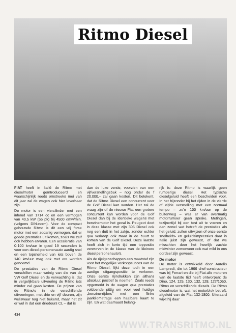Ritmo Diesel
FIAT heeft in Italië de Ritmo met dieselmotor geïntroduceerd en waarschijnlijk reeds omstreeks mei van dit jaar zal de wagen ook hier leverbaar zijn.
De motor is een viercilinder met een inhoud van 1714 cc en een vermogen van 40,5 kW (55 pk) bij 4500 omw/min. (volgens DIN-norm). Voor de compact gebouwde Ritmo is dit een vrij forse motor met een zodanig vermogen, dat er goede prestaties uit komen, zoals we zelf ook hebben ervaren. Een acceleratie van 0-100 km/uur in goed 19 seconden is voor een diesel-personenauto aardig snel en een topsnelheid van iets boven de 140 km/uur mag ook met ere worden genoemd.
De prestaties van de Ritmo Diesel verschillen maar weinig van die van de VW Golf Diesel en de verwachting is, dat in vergelijkbare uitvoering de Ritmo iets minder zal gaan kosten. De prijzen van de Ritmo's in de verschillende uitvoeringen, met drie en vijf deuren, zijn weliswaar nog niet bekend, maar het zit er wel in dat een driedeurs CL – dat is
dan de luxe versie, voorzien van een vijfversnellingsbak – nog onder de f 20.000,– zal gaan kosten. Dit betekent, dat de Ritmo Diesel een concurrent voor de Golf Diesel kan worden. Het zal de vraag zijn of de nieuwe Fiat een grotere concurrent kan worden voor de Golf Diesel dan bij de identieke wagens met benzinemotor het geval is. Peugeot doet in deze klasse met zijn 305 Diesel ook nog een duit in het zakje, zonder echter qua verkoop ook maar in de buurt te komen van de Golf Diesel. Deze laatste heeft zich in korte tijd een toppositie verworven in de klasse van de kleinere dieselpersonenauto's.
Als de rijeigenschappen een maatstaf zijn voor het mogelijke verkoopsucces van de Ritmo Diesel, lijkt deze toch in een aardige uitgangspositie te verkeren. Onze eerste rijindrukken zijn althans absoluut positief te noemen. Zoals reeds opgemerkt is de wagen qua prestaties voldoende pittig om voor veel huidige „benzine-rijders" met een flinke jaarkilometrage een haalbare kaart te zijn. En wat daarnaast belang-
rijk is: deze Ritmo is waarlijk geen rumoerige diesel. Het typische dieselgeluid heeft een bescheiden voor. In het bijzonder bij het rijden in de vierde of vijfde versnelling met een normaal tempo – zo'n 100 km/uur op de buitenweg – was er van overmatig motorrumoer geen sprake. Metingen, tezijnertijd bij een test uit te voeren en dan zowel wat betreft de prestaties als het geluid, zullen uitwijzen of onze eerste snelheids- en geluidsimpressies daar in Italië juist zijn geweest, of dat we misschien door het heerlijk zachte midwinter zomerweer ook wat mild in ons oordeel zijn geweest.
De motor
De motor is ontwikkeld door Aurelio Lampredi, die tot 1966 chef-constructeur was bij Ferrari en die bij Fiat alle motoren van de laatste tijd heeft ontworpen: de Dino, 124, 125, 130, 132, 128, 127/1050, Ritmo en verschillende diesels. De Ritmo dieselmotor is, wat het motorblok betreft, afgeleid van de Fiat 132-1800. Uiteraard wijkt hij daar
434
WWW.TRANSRITMO.NL